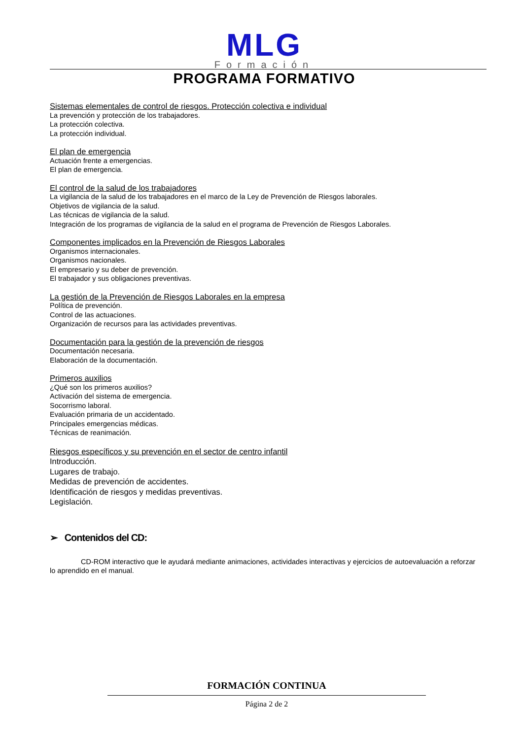MLG
Formación
PROGRAMA FORMATIVO
Sistemas elementales de control de riesgos. Protección colectiva e individual
La prevención y protección de los trabajadores.
La protección colectiva.
La protección individual.
El plan de emergencia
Actuación frente a emergencias.
El plan de emergencia.
El control de la salud de los trabajadores
La vigilancia de la salud de los trabajadores en el marco de la Ley de Prevención de Riesgos laborales.
Objetivos de vigilancia de la salud.
Las técnicas de vigilancia de la salud.
Integración de los programas de vigilancia de la salud en el programa de Prevención de Riesgos Laborales.
Componentes implicados en la Prevención de Riesgos Laborales
Organismos internacionales.
Organismos nacionales.
El empresario y su deber de prevención.
El trabajador y sus obligaciones preventivas.
La gestión de la Prevención de Riesgos Laborales en la empresa
Política de prevención.
Control de las actuaciones.
Organización de recursos para las actividades preventivas.
Documentación para la gestión de la prevención de riesgos
Documentación necesaria.
Elaboración de la documentación.
Primeros auxilios
¿Qué son los primeros auxilios?
Activación del sistema de emergencia.
Socorrismo laboral.
Evaluación primaria de un accidentado.
Principales emergencias médicas.
Técnicas de reanimación.
Riesgos específicos y su prevención en el sector de centro infantil
Introducción.
Lugares de trabajo.
Medidas de prevención de accidentes.
Identificación de riesgos y medidas preventivas.
Legislación.
➢ Contenidos del CD:
CD-ROM interactivo que le ayudará mediante animaciones, actividades interactivas y ejercicios de autoevaluación a reforzar lo aprendido en el manual.
FORMACIÓN CONTINUA
Página 2 de 2